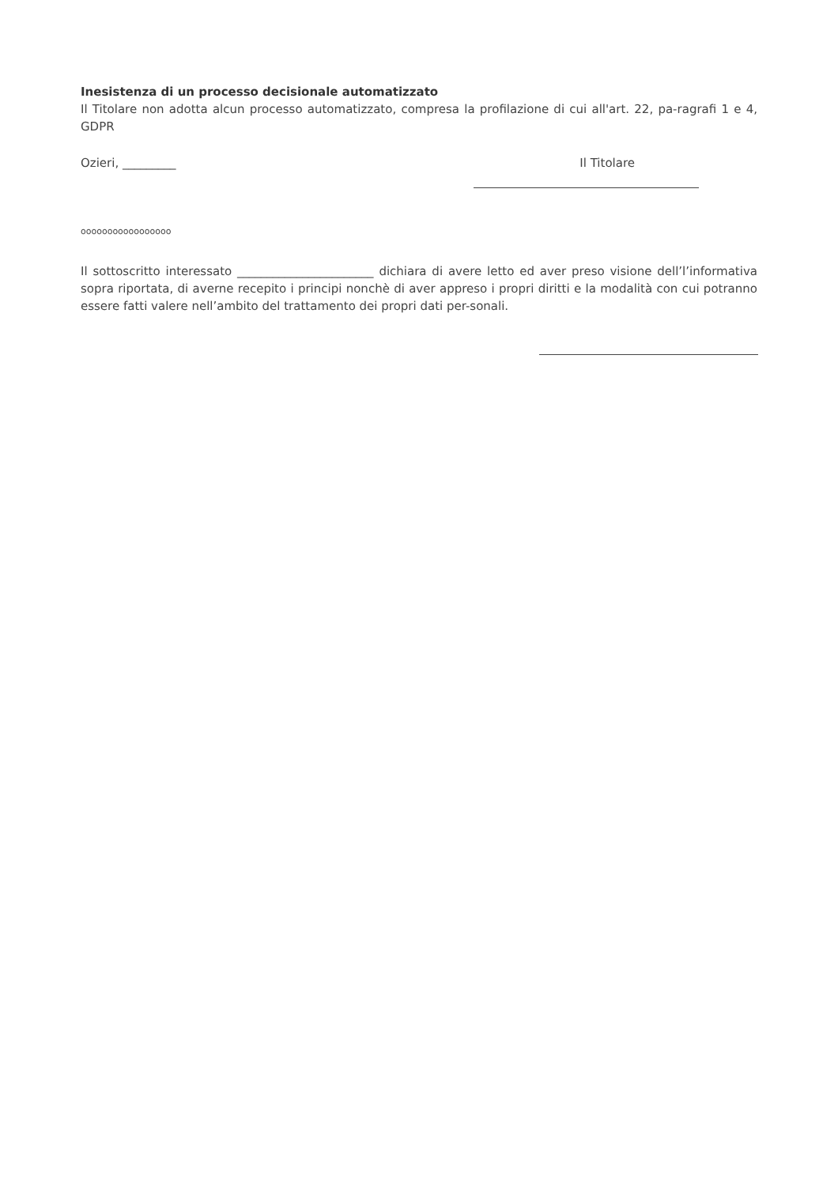Inesistenza di un processo decisionale automatizzato
Il Titolare non adotta alcun processo automatizzato, compresa la profilazione di cui all'art. 22, pa-ragrafi 1 e 4, GDPR
Ozieri, _________ Il Titolare
ooooooooooooooooo
Il sottoscritto interessato _______________________ dichiara di avere letto ed aver preso visione dell’l’informativa sopra riportata, di averne recepito i principi nonchè di aver appreso i propri diritti e la modalità con cui potranno essere fatti valere nell’ambito del trattamento dei propri dati per-sonali.